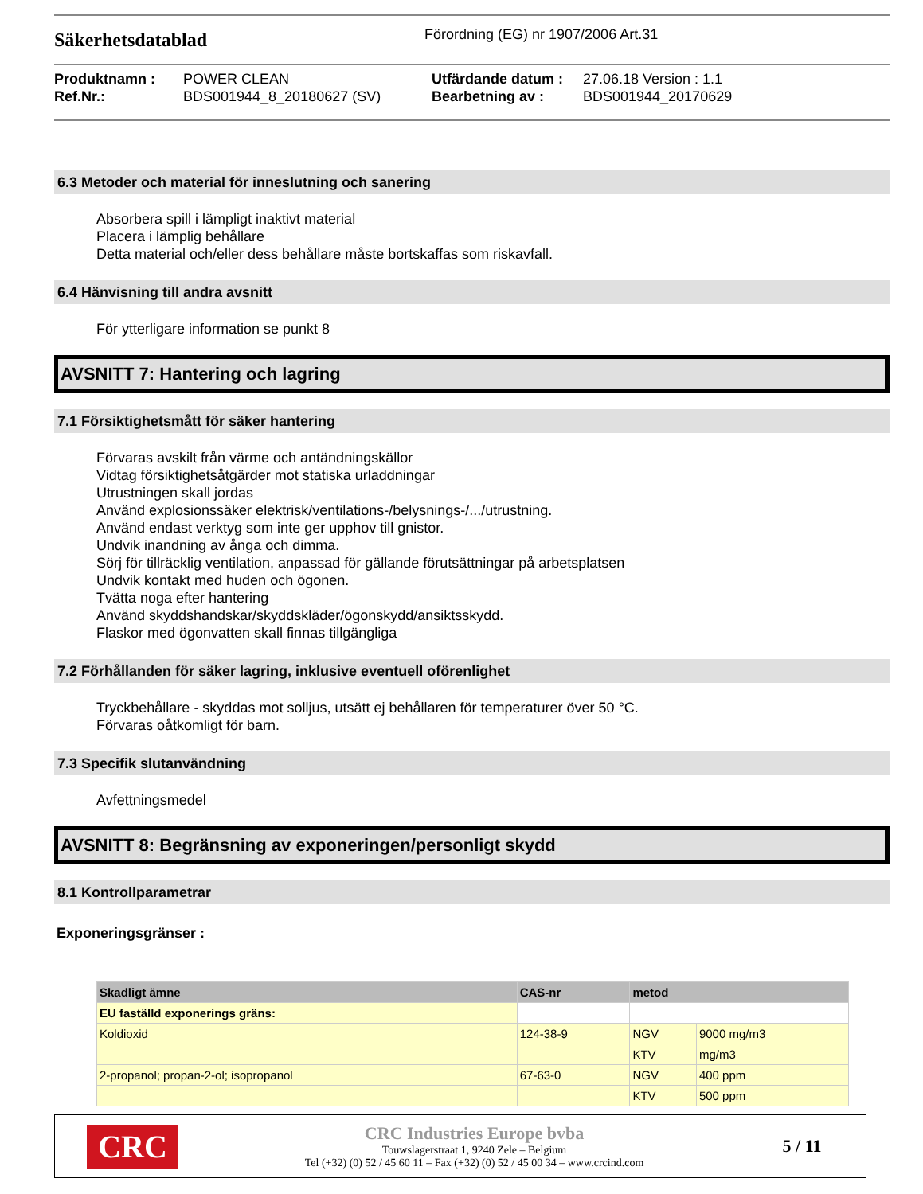Säkerhetsdatablad
Förordning (EG) nr 1907/2006 Art.31
Produktnamn : POWER CLEAN Utfärdande datum : 27.06.18 Version : 1.1 Ref.Nr.: BDS001944_8_20180627 (SV) Bearbetning av : BDS001944_20170629
6.3 Metoder och material för inneslutning och sanering
Absorbera spill i lämpligt inaktivt material
Placera i lämplig behållare
Detta material och/eller dess behållare måste bortskaffas som riskavfall.
6.4 Hänvisning till andra avsnitt
För ytterligare information se punkt 8
AVSNITT 7: Hantering och lagring
7.1 Försiktighetsmått för säker hantering
Förvaras avskilt från värme och antändningskällor
Vidtag försiktighetsåtgärder mot statiska urladdningar
Utrustningen skall jordas
Använd explosionssäker elektrisk/ventilations-/belysnings-/.../utrustning.
Använd endast verktyg som inte ger upphov till gnistor.
Undvik inandning av ånga och dimma.
Sörj för tillräcklig ventilation, anpassad för gällande förutsättningar på arbetsplatsen
Undvik kontakt med huden och ögonen.
Tvätta noga efter hantering
Använd skyddshandskar/skyddskläder/ögonskydd/ansiktsskydd.
Flaskor med ögonvatten skall finnas tillgängliga
7.2 Förhållanden för säker lagring, inklusive eventuell oförenlighet
Tryckbehållare - skyddas mot solljus, utsätt ej behållaren för temperaturer över 50 °C.
Förvaras oåtkomligt för barn.
7.3 Specifik slutanvändning
Avfettningsmedel
AVSNITT 8: Begränsning av exponeringen/personligt skydd
8.1 Kontrollparametrar
Exponeringsgränser :
| Skadligt ämne | CAS-nr | metod | |
| --- | --- | --- | --- |
| EU faställd exponerings gräns: | | | |
| Koldioxid | 124-38-9 | NGV | 9000 mg/m3 |
| | | KTV | mg/m3 |
| 2-propanol; propan-2-ol; isopropanol | 67-63-0 | NGV | 400 ppm |
| | | KTV | 500 ppm |
CRC
CRC Industries Europe bvba
Touwslagerstraat 1, 9240 Zele – Belgium
Tel (+32) (0) 52 / 45 60 11 – Fax (+32) (0) 52 / 45 00 34 – www.crcind.com
5 / 11